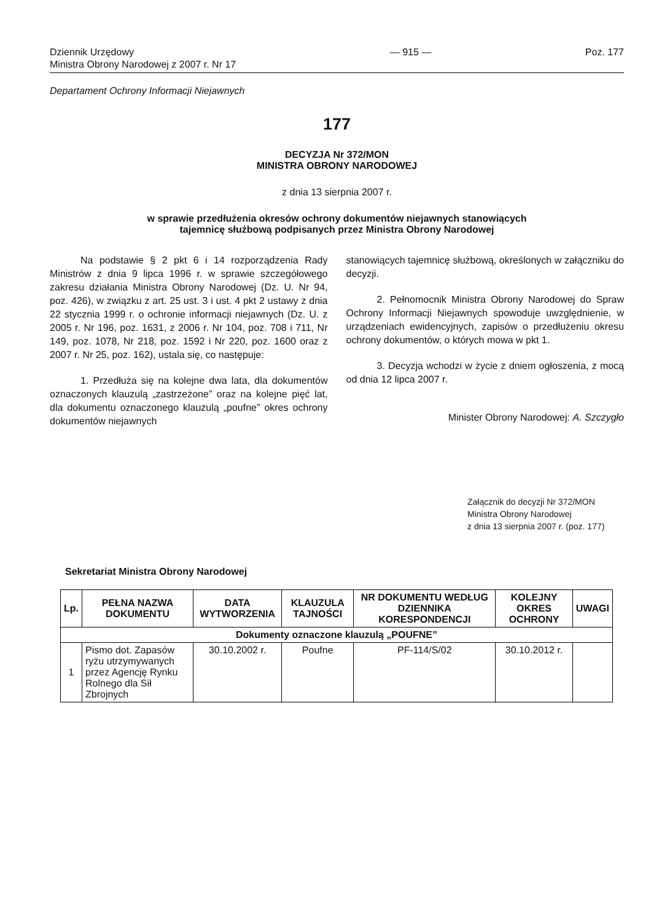Dziennik Urzędowy
Ministra Obrony Narodowej z 2007 r. Nr 17
— 915 — Poz. 177
Departament Ochrony Informacji Niejawnych
177
DECYZJA Nr 372/MON
MINISTRA OBRONY NARODOWEJ
z dnia 13 sierpnia 2007 r.
w sprawie przedłużenia okresów ochrony dokumentów niejawnych stanowiących
tajemnicę służbową podpisanych przez Ministra Obrony Narodowej
Na podstawie § 2 pkt 6 i 14 rozporządzenia Rady Ministrów z dnia 9 lipca 1996 r. w sprawie szczegółowego zakresu działania Ministra Obrony Narodowej (Dz. U. Nr 94, poz. 426), w związku z art. 25 ust. 3 i ust. 4 pkt 2 ustawy z dnia 22 stycznia 1999 r. o ochronie informacji niejawnych (Dz. U. z 2005 r. Nr 196, poz. 1631, z 2006 r. Nr 104, poz. 708 i 711, Nr 149, poz. 1078, Nr 218, poz. 1592 i Nr 220, poz. 1600 oraz z 2007 r. Nr 25, poz. 162), ustala się, co następuje:
1. Przedłuża się na kolejne dwa lata, dla dokumentów oznaczonych klauzulą „zastrzeżone” oraz na kolejne pięć lat, dla dokumentu oznaczonego klauzulą „poufne” okres ochrony dokumentów niejawnych
stanowiących tajemnicę służbową, określonych w załączniku do decyzji.
2. Pełnomocnik Ministra Obrony Narodowej do Spraw Ochrony Informacji Niejawnych spowoduje uwzględnienie, w urządzeniach ewidencyjnych, zapisów o przedłużeniu okresu ochrony dokumentów, o których mowa w pkt 1.
3. Decyzja wchodzi w życie z dniem ogłoszenia, z mocą od dnia 12 lipca 2007 r.
Minister Obrony Narodowej: A. Szczygło
Załącznik do decyzji Nr 372/MON
Ministra Obrony Narodowej
z dnia 13 sierpnia 2007 r. (poz. 177)
Sekretariat Ministra Obrony Narodowej
| Lp. | PEŁNA NAZWA DOKUMENTU | DATA WYTWORZENIA | KLAUZULA TAJNOŚCI | NR DOKUMENTU WEDŁUG DZIENNIKA KORESPONDENCJI | KOLEJNY OKRES OCHRONY | UWAGI |
| --- | --- | --- | --- | --- | --- | --- |
| Dokumenty oznaczone klauzulą „POUFNE” | | | | | | |
| 1 | Pismo dot. Zapasów ryżu utrzymywanych przez Agencję Rynku Rolnego dla Sił Zbrojnych | 30.10.2002 r. | Poufne | PF-114/S/02 | 30.10.2012 r. | |